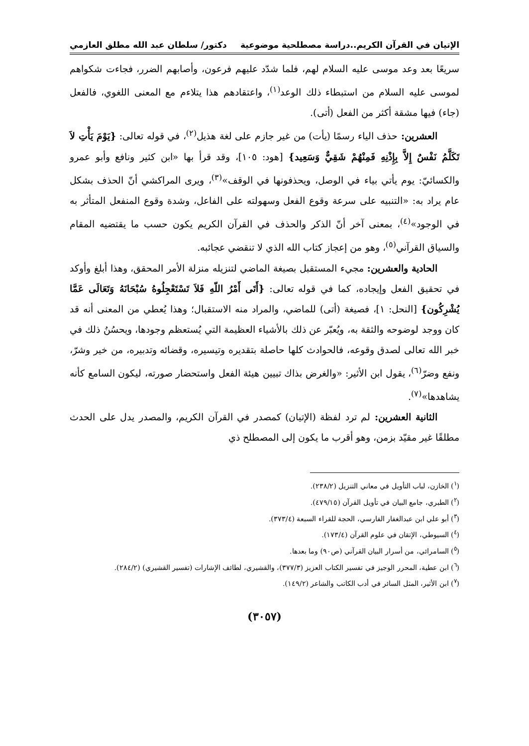الإتيان في القرآن الكريم..دراسة مصطلحية موضوعية دكتور/ سلطان عبد الله مطلق العازمي
سريعًا بعد وعد موسى عليه السلام لهم، فلما شدّد عليهم فرعون، وأصابهم الضرر، فجاءت شكواهم لموسى عليه السلام من استبطاء ذلك الوعد<sup>(١)</sup>، واعتقادهم هذا يتلاءم مع المعنى اللغوي، فالفعل (جاء) فيها مشقة أكثر من الفعل (أتى).
العشرين: حذف الياء رسمًا (يأت) من غير جازم على لغة هذيل<sup>(٢)</sup>، في قوله تعالى: {يَوْمَ يَأْتِ لاَ تَكَلَّمُ نَفْسٌ إِلاَّ بِإِذْنِهِ فَمِنْهُمْ شَقِيٌّ وَسَعِيد} [هود: ١٠٥]، وقد قرأ بها «ابن كثير ونافع وأبو عمرو والكسائيّ: يوم يأتي بياء في الوصل، ويحذفونها في الوقف»<sup>(٣)</sup>، ويرى المراكشي أنّ الحذف بشكل عام يراد به: «التنبيه على سرعة وقوع الفعل وسهولته على الفاعل، وشدة وقوع المنفعل المتأثر به في الوجود»<sup>(٤)</sup>، بمعنى آخر أنّ الذكر والحذف في القرآن الكريم يكون حسب ما يقتضيه المقام والسياق القرآني<sup>(٥)</sup>، وهو من إعجاز كتاب الله الذي لا تنقضي عجائبه.
الحادية والعشرين: مجيء المستقبل بصيغة الماضي لتنزيله منزلة الأمر المحقق، وهذا أبلغ وأوكد في تحقيق الفعل وإيجاده، كما في قوله تعالى: {أَتَى أَمْرُ اللّهِ فَلاَ تَسْتَعْجِلُوهُ سُبْحَانَهُ وَتَعَالَى عَمَّا يُشْرِكُون} [النحل: ١]، فصيغة (أتى) للماضي، والمراد منه الاستقبال؛ وهذا يُعطي من المعنى أنه قد كان ووجد لوضوحه والثقة به، ويُعبّر عن ذلك بالأشياء العظيمة التي يُستعظم وجودها، ويحسُنُ ذلك في خبر الله تعالى لصدق وقوعه، فالحوادث كلها حاصلة بتقديره وتيسيره، وقضائه وتدبيره، من خير وشرّ، ونفع وضرّ<sup>(٦)</sup>، يقول ابن الأثير: «والغرض بذاك تبيين هيئة الفعل واستحضار صورته، ليكون السامع كأنه يشاهدها»<sup>(٧)</sup>.
الثانية العشرين: لم ترد لفظة (الإتيان) كمصدر في القرآن الكريم، والمصدر يدل على الحدث مطلقًا غير مقيّد بزمن، وهو أقرب ما يكون إلى المصطلح ذي
(<sup>١</sup>) الخازن، لباب التأويل في معاني التنزيل (٢٣٨/٢).
(<sup>٢</sup>) الطبري، جامع البيان في تأويل القرآن (٤٧٩/١٥).
(<sup>٣</sup>) أبو علي ابن عبدالغفار الفارسي، الحجة للقراء السبعة (٣٧٣/٤).
(<sup>٤</sup>) السيوطي، الإتقان في علوم القرآن (١٧٣/٤).
(<sup>٥</sup>) السامرائي، من أسرار البيان القرآني (ص٩٠) وما بعدها.
(<sup>٦</sup>) ابن عطية، المحرر الوجيز في تفسير الكتاب العزيز (٣٧٧/٣)، والقشيري، لطائف الإشارات (تفسير القشيري) (٢٨٤/٢).
(<sup>٧</sup>) ابن الأثير، المثل السائر في أدب الكاتب والشاعر (١٤٩/٢).
(٣٠٥٧)